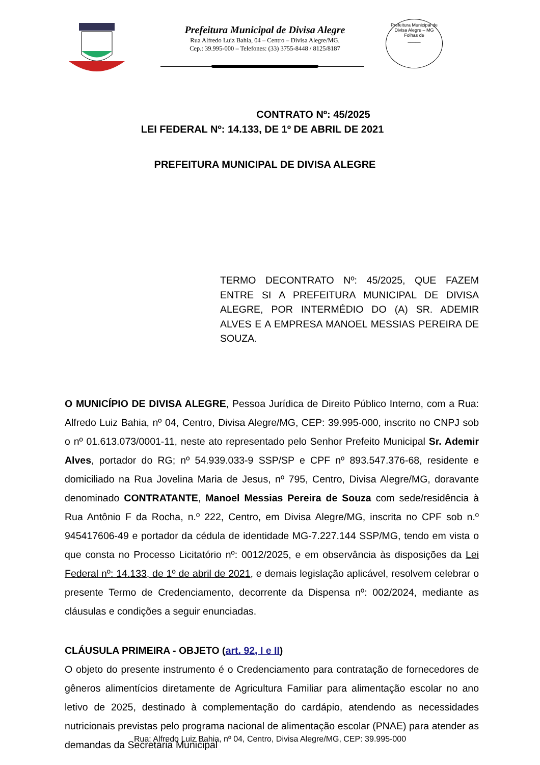Prefeitura Municipal de Divisa Alegre
Rua Alfredo Luiz Bahia, 04 – Centro – Divisa Alegre/MG.
Cep.: 39.995-000 – Telefones: (33) 3755-8448 / 8125/8187
Prefeitura Municipal de Divisa Alegre – MG
Folhas de
_____
CONTRATO Nº: 45/2025
LEI FEDERAL Nº: 14.133, DE 1º DE ABRIL DE 2021
PREFEITURA MUNICIPAL DE DIVISA ALEGRE
TERMO DECONTRATO Nº: 45/2025, QUE FAZEM ENTRE SI A PREFEITURA MUNICIPAL DE DIVISA ALEGRE, POR INTERMÉDIO DO (A) SR. ADEMIR ALVES E A EMPRESA MANOEL MESSIAS PEREIRA DE SOUZA.
O MUNICÍPIO DE DIVISA ALEGRE, Pessoa Jurídica de Direito Público Interno, com a Rua: Alfredo Luiz Bahia, nº 04, Centro, Divisa Alegre/MG, CEP: 39.995-000, inscrito no CNPJ sob o nº 01.613.073/0001-11, neste ato representado pelo Senhor Prefeito Municipal Sr. Ademir Alves, portador do RG; nº 54.939.033-9 SSP/SP e CPF nº 893.547.376-68, residente e domiciliado na Rua Jovelina Maria de Jesus, nº 795, Centro, Divisa Alegre/MG, doravante denominado CONTRATANTE, Manoel Messias Pereira de Souza com sede/residência à Rua Antônio F da Rocha, n.º 222, Centro, em Divisa Alegre/MG, inscrita no CPF sob n.º 945417606-49 e portador da cédula de identidade MG-7.227.144 SSP/MG, tendo em vista o que consta no Processo Licitatório nº: 0012/2025, e em observância às disposições da Lei Federal nº: 14.133, de 1º de abril de 2021, e demais legislação aplicável, resolvem celebrar o presente Termo de Credenciamento, decorrente da Dispensa nº: 002/2024, mediante as cláusulas e condições a seguir enunciadas.
CLÁUSULA PRIMEIRA - OBJETO (art. 92, I e II)
O objeto do presente instrumento é o Credenciamento para contratação de fornecedores de gêneros alimentícios diretamente de Agricultura Familiar para alimentação escolar no ano letivo de 2025, destinado à complementação do cardápio, atendendo as necessidades nutricionais previstas pelo programa nacional de alimentação escolar (PNAE) para atender as demandas da Secretaria Municipal
Rua: Alfredo Luiz Bahia, nº 04, Centro, Divisa Alegre/MG, CEP: 39.995-000